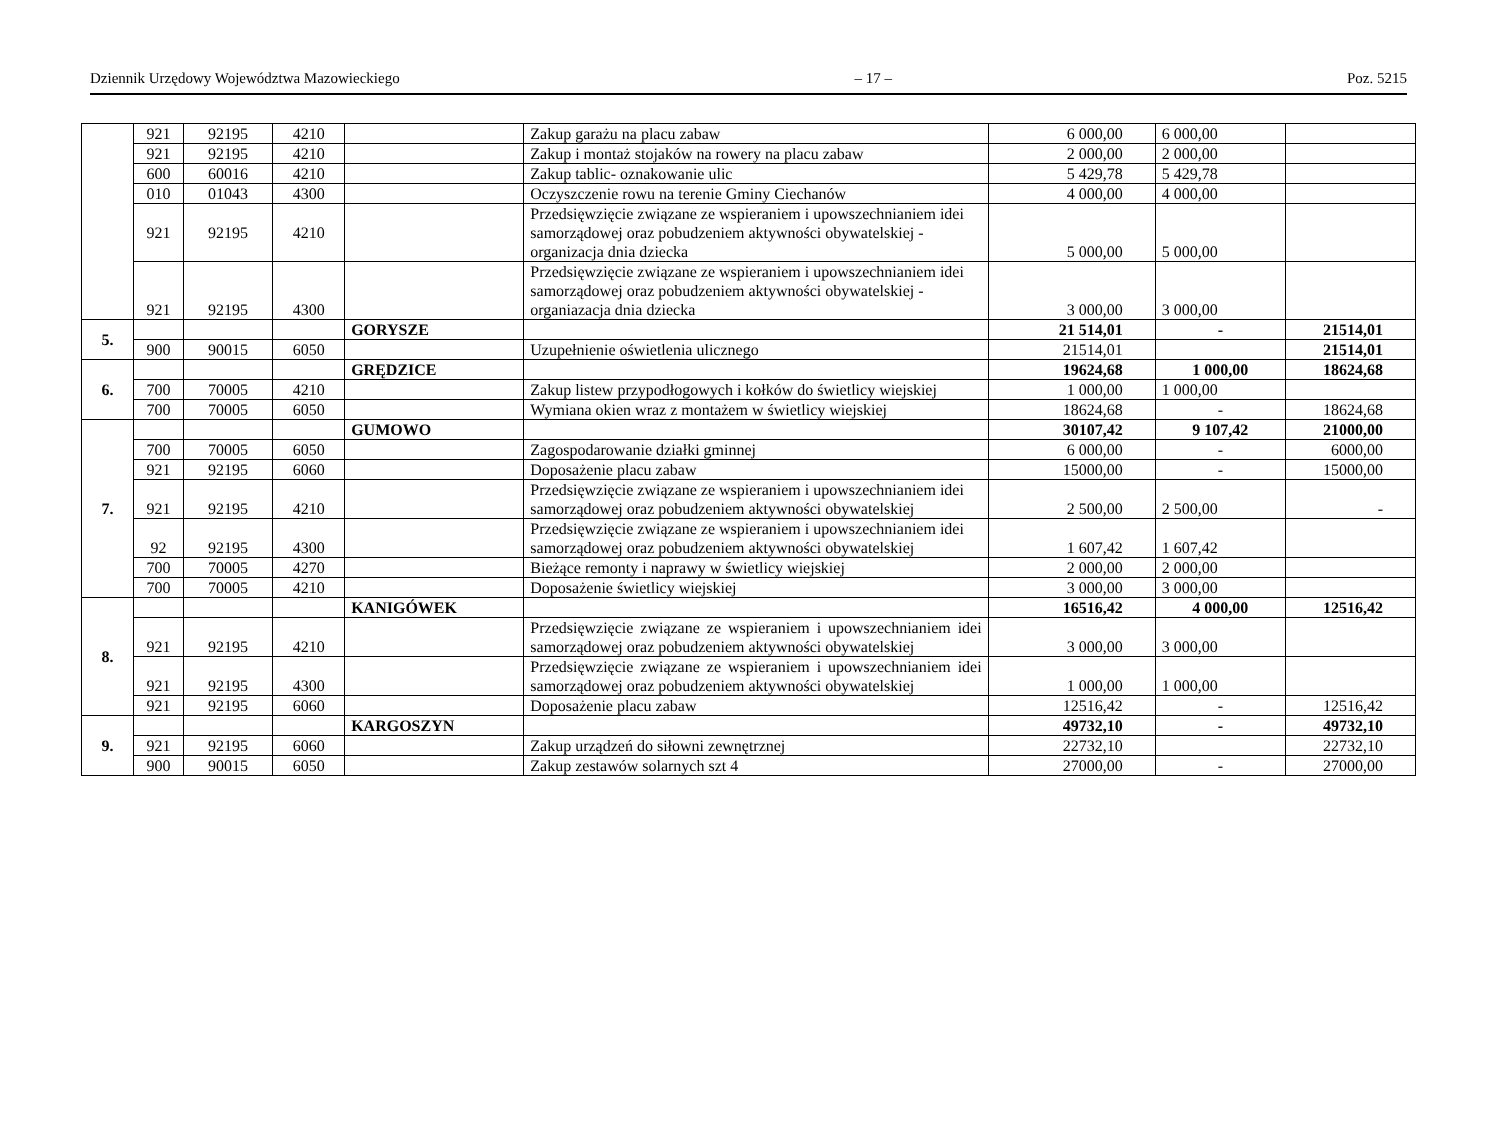Dziennik Urzędowy Województwa Mazowieckiego – 17 – Poz. 5215
| | 921 | 92195 | 4210 | | Zakup garażu na placu zabaw | 6 000,00 | 6 000,00 | |
| | 921 | 92195 | 4210 | | Zakup i montaż stojaków na rowery na placu zabaw | 2 000,00 | 2 000,00 | |
| | 600 | 60016 | 4210 | | Zakup tablic- oznakowanie ulic | 5 429,78 | 5 429,78 | |
| | 010 | 01043 | 4300 | | Oczyszczenie rowu na terenie Gminy Ciechanów | 4 000,00 | 4 000,00 | |
| | 921 | 92195 | 4210 | | Przedsięwzięcie związane ze wspieraniem i upowszechnianiem idei samorządowej oraz pobudzeniem aktywności obywatelskiej - organizacja dnia dziecka | 5 000,00 | 5 000,00 | |
| | 921 | 92195 | 4300 | | Przedsięwzięcie związane ze wspieraniem i upowszechnianiem idei samorządowej oraz pobudzeniem aktywności obywatelskiej - organiazacja dnia dziecka | 3 000,00 | 3 000,00 | |
| 5. | | | | GORYSZE | | 21 514,01 | - | 21514,01 |
| | 900 | 90015 | 6050 | | Uzupełnienie oświetlenia ulicznego | 21514,01 | | 21514,01 |
| 6. | | | | GRĘDZICE | | 19624,68 | 1 000,00 | 18624,68 |
| | 700 | 70005 | 4210 | | Zakup listew przypodłogowych i kołków do świetlicy wiejskiej | 1 000,00 | 1 000,00 | |
| | 700 | 70005 | 6050 | | Wymiana okien wraz z montażem w świetlicy wiejskiej | 18624,68 | - | 18624,68 |
| 7. | | | | GUMOWO | | 30107,42 | 9 107,42 | 21000,00 |
| | 700 | 70005 | 6050 | | Zagospodarowanie działki gminnej | 6 000,00 | - | 6000,00 |
| | 921 | 92195 | 6060 | | Doposażenie placu zabaw | 15000,00 | - | 15000,00 |
| | 921 | 92195 | 4210 | | Przedsięwzięcie związane ze wspieraniem i upowszechnianiem idei samorządowej oraz pobudzeniem aktywności obywatelskiej | 2 500,00 | 2 500,00 | - |
| | 92 | 92195 | 4300 | | Przedsięwzięcie związane ze wspieraniem i upowszechnianiem idei samorządowej oraz pobudzeniem aktywności obywatelskiej | 1 607,42 | 1 607,42 | |
| | 700 | 70005 | 4270 | | Bieżące remonty i naprawy w świetlicy wiejskiej | 2 000,00 | 2 000,00 | |
| | 700 | 70005 | 4210 | | Doposażenie świetlicy wiejskiej | 3 000,00 | 3 000,00 | |
| 8. | | | | KANIGÓWEK | | 16516,42 | 4 000,00 | 12516,42 |
| | 921 | 92195 | 4210 | | Przedsięwzięcie związane ze wspieraniem i upowszechnianiem idei samorządowej oraz pobudzeniem aktywności obywatelskiej | 3 000,00 | 3 000,00 | |
| | 921 | 92195 | 4300 | | Przedsięwzięcie związane ze wspieraniem i upowszechnianiem idei samorządowej oraz pobudzeniem aktywności obywatelskiej | 1 000,00 | 1 000,00 | |
| | 921 | 92195 | 6060 | | Doposażenie placu zabaw | 12516,42 | - | 12516,42 |
| 9. | | | | KARGOSZYN | | 49732,10 | - | 49732,10 |
| | 921 | 92195 | 6060 | | Zakup urządzeń do siłowni zewnętrznej | 22732,10 | | 22732,10 |
| | 900 | 90015 | 6050 | | Zakup zestawów solarnych szt 4 | 27000,00 | - | 27000,00 |